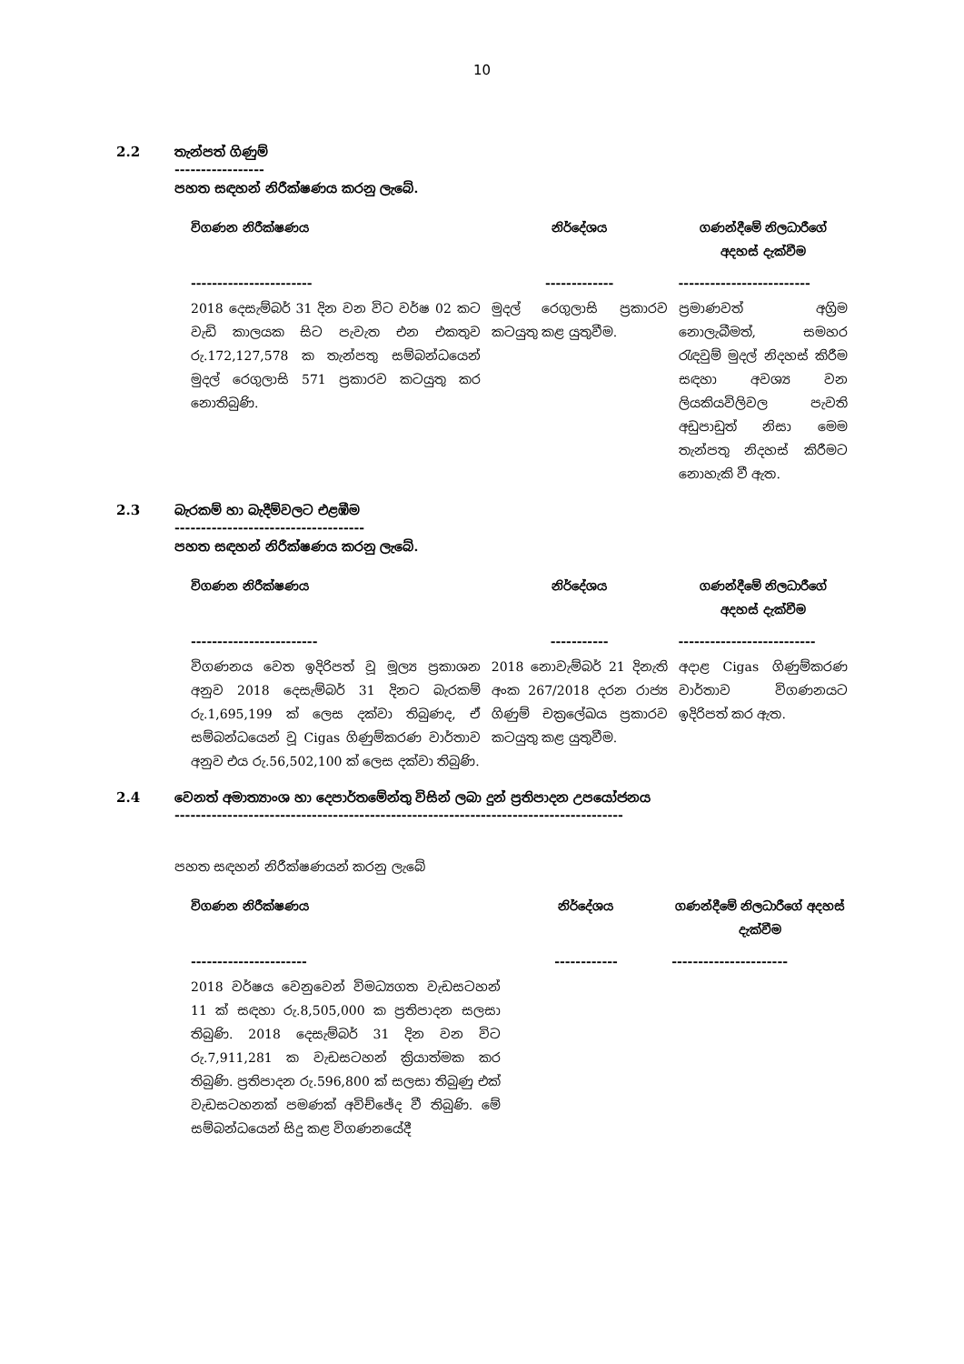10
2.2 තැන්පත් ගිණුම්
-----------------
පහත සඳහන් නිරීක්ෂණය කරනු ලැබේ.
| විගණන නිරීක්ෂණය | නිර්දේශය | ගණන්දීමේ නිලධාරීගේ අදහස් දැක්වීම |
| --- | --- | --- |
| ----------------------- | ------------- | ------------------------- |
| 2018 දෙසැම්බර් 31 දින වන විට වර්ෂ 02 කට වැඩි කාලයක සිට පැවැත එන එකතුව රු.172,127,578 ක තැන්පතු සම්බන්ධයෙන් මුදල් රෙගුලාසි 571 ප්‍රකාරව කටයුතු කර නොතිබුණි. | මුදල් රෙගුලාසි ප්‍රකාරව කටයුතු කළ යුතුවීම. | ප්‍රමාණවත් අග්‍රිම නොලැබීමත්, සමහර රැඳවුම් මුදල් නිදහස් කිරීම සඳහා අවශ්‍ය වන ලියකියවිලිවල පැවති අඩුපාඩුත් නිසා මෙම තැන්පතු නිදහස් කිරීමට නොහැකි වී ඇත. |
2.3 බැරකම් හා බැදීම්වලට එළඹීම
------------------------------------
පහත සඳහන් නිරීක්ෂණය කරනු ලැබේ.
| විගණන නිරීක්ෂණය | නිර්දේශය | ගණන්දීමේ නිලධාරීගේ අදහස් දැක්වීම |
| --- | --- | --- |
| ------------------------ | ----------- | -------------------------- |
| විගණනය වෙත ඉදිරිපත් වූ මූල්‍ය ප්‍රකාශන අනුව 2018 දෙසැම්බර් 31 දිනට බැරකම් රු.1,695,199 ක් ලෙස දක්වා තිබුණද, ඒ සම්බන්ධයෙන් වූ Cigas ගිණුම්කරණ වාර්තාව අනුව එය රු.56,502,100 ක් ලෙස දක්වා තිබුණි. | 2018 නොවැම්බර් 21 දිනැති අංක 267/2018 දරන රාජ්‍ය ගිණුම් චක්‍රලේඛය ප්‍රකාරව කටයුතු කළ යුතුවීම. | අදාළ Cigas ගිණුම්කරණ වාර්තාව විගණනයට ඉදිරිපත් කර ඇත. |
2.4 වෙනත් අමාත්‍යාංශ හා දෙපාර්තමේන්තු විසින් ලබා දුන් ප්‍රතිපාදන උපයෝජනය
-------------------------------------------------------------------------------------
පහත සඳහන් නිරීක්ෂණයන් කරනු ලැබේ
| විගණන නිරීක්ෂණය | නිර්දේශය | ගණන්දීමේ නිලධාරීගේ අදහස් දැක්වීම |
| --- | --- | --- |
| ---------------------- | ------------ | ---------------------- |
| 2018 වර්ෂය වෙනුවෙන් විමධ්‍යගත වැඩසටහන් 11 ක් සඳහා රු.8,505,000 ක ප්‍රතිපාදන සලසා තිබුණි. 2018 දෙසැම්බර් 31 දින වන විට රු.7,911,281 ක වැඩසටහන් ක්‍රියාත්මක කර තිබුණි. ප්‍රතිපාදන රු.596,800 ක් සලසා තිබුණු එක් වැඩසටහනක් පමණක් අවිච්ඡේද වී තිබුණි. මේ සම්බන්ධයෙන් සිදු කළ විගණනයේදී | | |